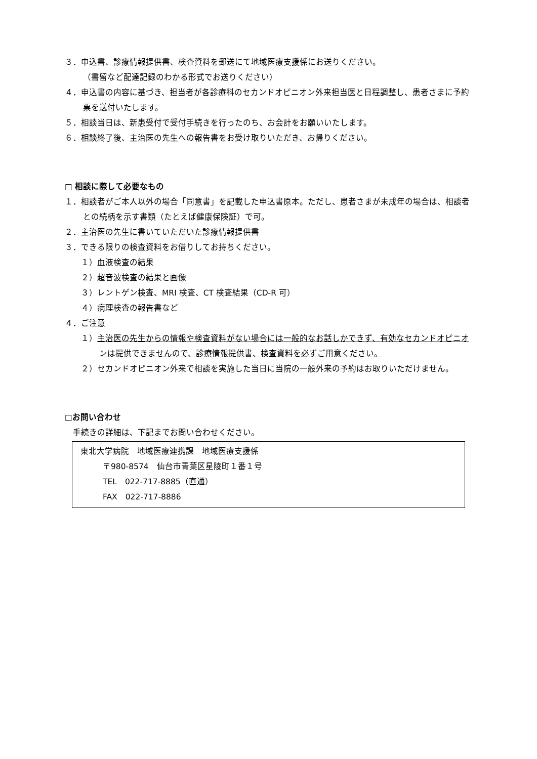３．申込書、診療情報提供書、検査資料を郵送にて地域医療支援係にお送りください。
（書留など配達記録のわかる形式でお送りください）
４．申込書の内容に基づき、担当者が各診療科のセカンドオピニオン外来担当医と日程調整し、患者さまに予約票を送付いたします。
５．相談当日は、新患受付で受付手続きを行ったのち、お会計をお願いいたします。
６．相談終了後、主治医の先生への報告書をお受け取りいただき、お帰りください。
□ 相談に際して必要なもの
１．相談者がご本人以外の場合「同意書」を記載した申込書原本。ただし、患者さまが未成年の場合は、相談者との続柄を示す書類（たとえば健康保険証）で可。
２．主治医の先生に書いていただいた診療情報提供書
３．できる限りの検査資料をお借りしてお持ちください。
１）血液検査の結果
２）超音波検査の結果と画像
３）レントゲン検査、MRI 検査、CT 検査結果（CD-R 可）
４）病理検査の報告書など
４．ご注意
１）主治医の先生からの情報や検査資料がない場合には一般的なお話しかできず、有効なセカンドオピニオンは提供できませんので、診療情報提供書、検査資料を必ずご用意ください。
２）セカンドオピニオン外来で相談を実施した当日に当院の一般外来の予約はお取りいただけません。
□お問い合わせ
手続きの詳細は、下記までお問い合わせください。
東北大学病院　地域医療連携課　地域医療支援係
〒980-8574　仙台市青葉区星陵町１番１号
TEL　022-717-8885（直通）
FAX　022-717-8886